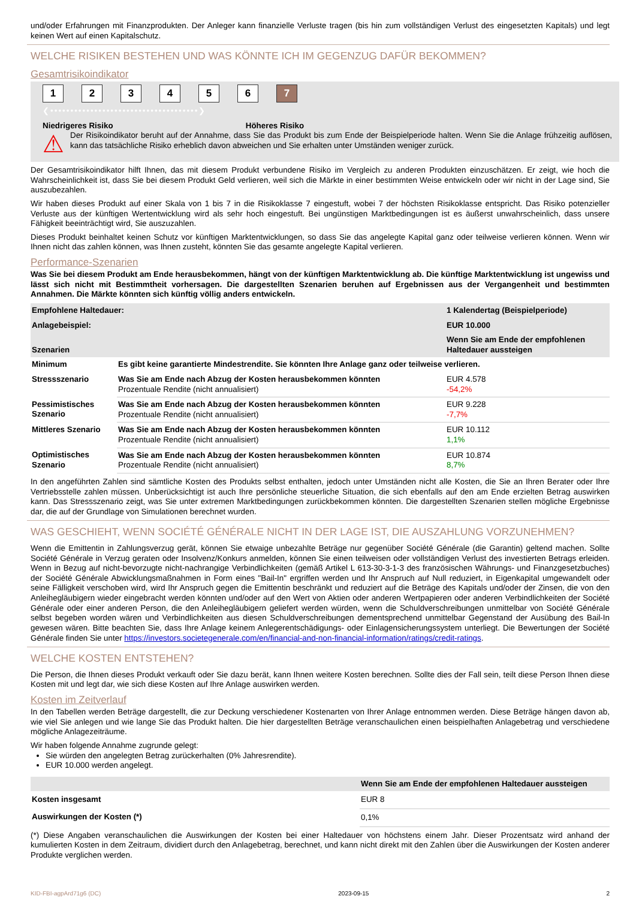und/oder Erfahrungen mit Finanzprodukten. Der Anleger kann finanzielle Verluste tragen (bis hin zum vollständigen Verlust des eingesetzten Kapitals) und legt keinen Wert auf einen Kapitalschutz.
WELCHE RISIKEN BESTEHEN UND WAS KÖNNTE ICH IM GEGENZUG DAFÜR BEKOMMEN?
Gesamtrisikoindikator
123456 7
❮•••••••••••••••••••••••••••••••••••••❯
Niedrigeres Risiko Höheres Risiko
⚠
Der Risikoindikator beruht auf der Annahme, dass Sie das Produkt bis zum Ende der Beispielperiode halten. Wenn Sie die Anlage frühzeitig auflösen, kann das tatsächliche Risiko erheblich davon abweichen und Sie erhalten unter Umständen weniger zurück.
Der Gesamtrisikoindikator hilft Ihnen, das mit diesem Produkt verbundene Risiko im Vergleich zu anderen Produkten einzuschätzen. Er zeigt, wie hoch die Wahrscheinlichkeit ist, dass Sie bei diesem Produkt Geld verlieren, weil sich die Märkte in einer bestimmten Weise entwickeln oder wir nicht in der Lage sind, Sie auszubezahlen.
Wir haben dieses Produkt auf einer Skala von 1 bis 7 in die Risikoklasse 7 eingestuft, wobei 7 der höchsten Risikoklasse entspricht. Das Risiko potenzieller Verluste aus der künftigen Wertentwicklung wird als sehr hoch eingestuft. Bei ungünstigen Marktbedingungen ist es äußerst unwahrscheinlich, dass unsere Fähigkeit beeinträchtigt wird, Sie auszuzahlen.
Dieses Produkt beinhaltet keinen Schutz vor künftigen Marktentwicklungen, so dass Sie das angelegte Kapital ganz oder teilweise verlieren können. Wenn wir Ihnen nicht das zahlen können, was Ihnen zusteht, könnten Sie das gesamte angelegte Kapital verlieren.
Performance-Szenarien
Was Sie bei diesem Produkt am Ende herausbekommen, hängt von der künftigen Marktentwicklung ab. Die künftige Marktentwicklung ist ungewiss und lässt sich nicht mit Bestimmtheit vorhersagen. Die dargestellten Szenarien beruhen auf Ergebnissen aus der Vergangenheit und bestimmten Annahmen. Die Märkte könnten sich künftig völlig anders entwickeln.
| Empfohlene Haltedauer: | | 1 Kalendertag (Beispielperiode) |
| --- | --- | --- |
| Anlagebeispiel: | | EUR 10.000 |
| Szenarien | | Wenn Sie am Ende der empfohlenen Haltedauer aussteigen |
| Minimum | Es gibt keine garantierte Mindestrendite. Sie könnten Ihre Anlage ganz oder teilweise verlieren. | |
| Stressszenario | Was Sie am Ende nach Abzug der Kosten herausbekommen könnten Prozentuale Rendite (nicht annualisiert) | EUR 4.578 -54,2% |
| Pessimistisches Szenario | Was Sie am Ende nach Abzug der Kosten herausbekommen könnten Prozentuale Rendite (nicht annualisiert) | EUR 9.228 -7,7% |
| Mittleres Szenario | Was Sie am Ende nach Abzug der Kosten herausbekommen könnten Prozentuale Rendite (nicht annualisiert) | EUR 10.112 1,1% |
| Optimistisches Szenario | Was Sie am Ende nach Abzug der Kosten herausbekommen könnten Prozentuale Rendite (nicht annualisiert) | EUR 10.874 8,7% |
In den angeführten Zahlen sind sämtliche Kosten des Produkts selbst enthalten, jedoch unter Umständen nicht alle Kosten, die Sie an Ihren Berater oder Ihre Vertriebsstelle zahlen müssen. Unberücksichtigt ist auch Ihre persönliche steuerliche Situation, die sich ebenfalls auf den am Ende erzielten Betrag auswirken kann. Das Stressszenario zeigt, was Sie unter extremen Marktbedingungen zurückbekommen könnten. Die dargestellten Szenarien stellen mögliche Ergebnisse dar, die auf der Grundlage von Simulationen berechnet wurden.
WAS GESCHIEHT, WENN SOCIÉTÉ GÉNÉRALE NICHT IN DER LAGE IST, DIE AUSZAHLUNG VORZUNEHMEN?
Wenn die Emittentin in Zahlungsverzug gerät, können Sie etwaige unbezahlte Beträge nur gegenüber Société Générale (die Garantin) geltend machen. Sollte Société Générale in Verzug geraten oder Insolvenz/Konkurs anmelden, können Sie einen teilweisen oder vollständigen Verlust des investierten Betrags erleiden. Wenn in Bezug auf nicht-bevorzugte nicht-nachrangige Verbindlichkeiten (gemäß Artikel L 613-30-3-1-3 des französischen Währungs- und Finanzgesetzbuches) der Société Générale Abwicklungsmaßnahmen in Form eines "Bail-In" ergriffen werden und Ihr Anspruch auf Null reduziert, in Eigenkapital umgewandelt oder seine Fälligkeit verschoben wird, wird Ihr Anspruch gegen die Emittentin beschränkt und reduziert auf die Beträge des Kapitals und/oder der Zinsen, die von den Anleihegläubigern wieder eingebracht werden könnten und/oder auf den Wert von Aktien oder anderen Wertpapieren oder anderen Verbindlichkeiten der Société Générale oder einer anderen Person, die den Anleihegläubigern geliefert werden würden, wenn die Schuldverschreibungen unmittelbar von Société Générale selbst begeben worden wären und Verbindlichkeiten aus diesen Schuldverschreibungen dementsprechend unmittelbar Gegenstand der Ausübung des Bail-In gewesen wären. Bitte beachten Sie, dass Ihre Anlage keinem Anlegerentschädigungs- oder Einlagensicherungssystem unterliegt. Die Bewertungen der Société Générale finden Sie unter https://investors.societegenerale.com/en/financial-and-non-financial-information/ratings/credit-ratings.
WELCHE KOSTEN ENTSTEHEN?
Die Person, die Ihnen dieses Produkt verkauft oder Sie dazu berät, kann Ihnen weitere Kosten berechnen. Sollte dies der Fall sein, teilt diese Person Ihnen diese Kosten mit und legt dar, wie sich diese Kosten auf Ihre Anlage auswirken werden.
Kosten im Zeitverlauf
In den Tabellen werden Beträge dargestellt, die zur Deckung verschiedener Kostenarten von Ihrer Anlage entnommen werden. Diese Beträge hängen davon ab, wie viel Sie anlegen und wie lange Sie das Produkt halten. Die hier dargestellten Beträge veranschaulichen einen beispielhaften Anlagebetrag und verschiedene mögliche Anlagezeiträume.
Wir haben folgende Annahme zugrunde gelegt:
Sie würden den angelegten Betrag zurückerhalten (0% Jahresrendite).
EUR 10.000 werden angelegt.
| | Wenn Sie am Ende der empfohlenen Haltedauer aussteigen |
| --- | --- |
| Kosten insgesamt | EUR 8 |
| Auswirkungen der Kosten (*) | 0,1% |
(*) Diese Angaben veranschaulichen die Auswirkungen der Kosten bei einer Haltedauer von höchstens einem Jahr. Dieser Prozentsatz wird anhand der kumulierten Kosten in dem Zeitraum, dividiert durch den Anlagebetrag, berechnet, und kann nicht direkt mit den Zahlen über die Auswirkungen der Kosten anderer Produkte verglichen werden.
KID-FBI-agpArd71g6 (DC) 2023-09-15 2